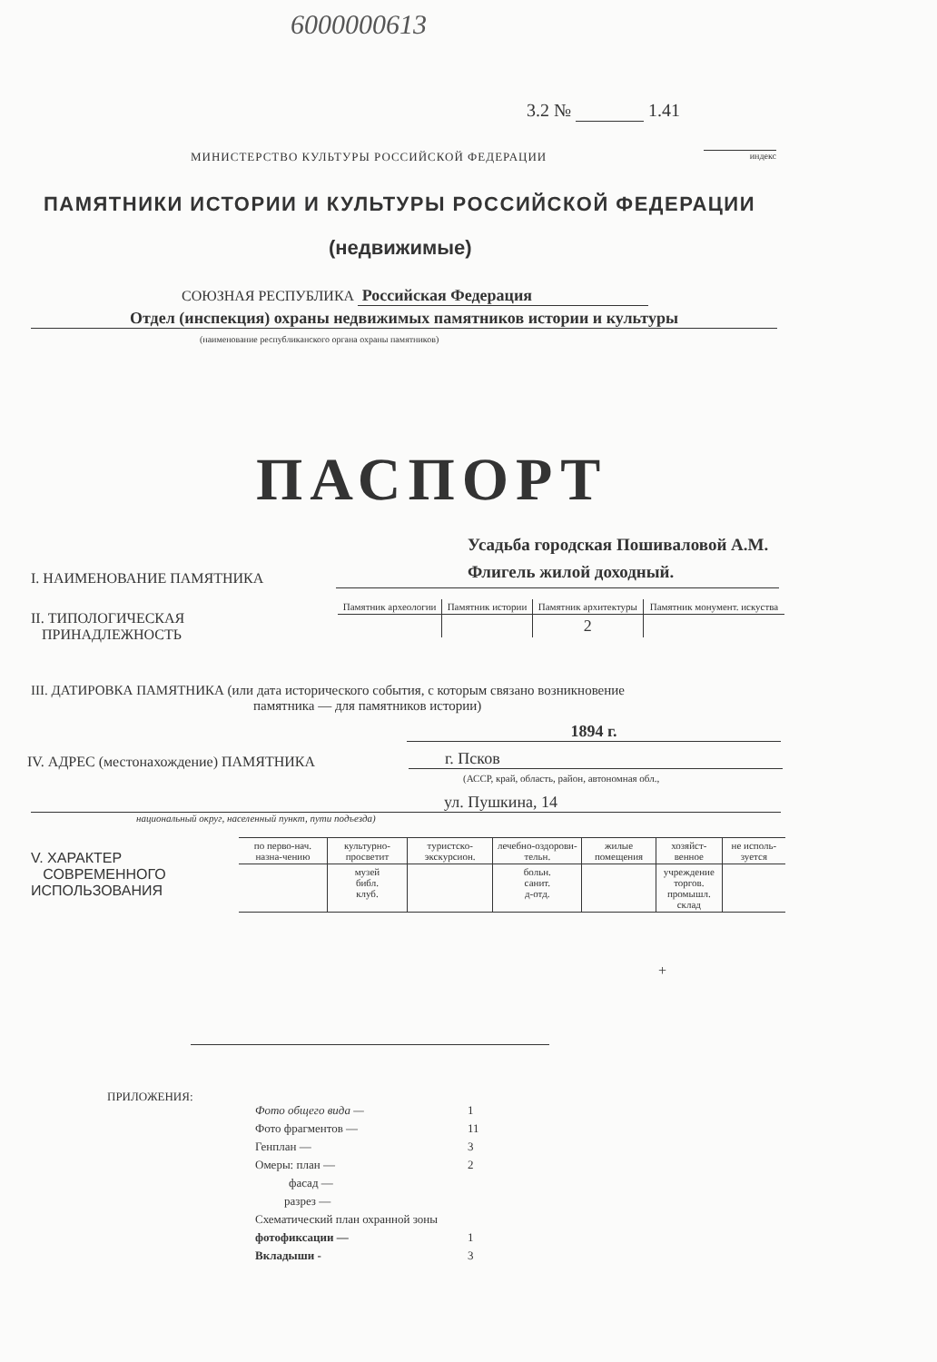6000000613
3.2 № 1.41
МИНИСТЕРСТВО КУЛЬТУРЫ РОССИЙСКОЙ ФЕДЕРАЦИИ
индекс
ПАМЯТНИКИ ИСТОРИИ И КУЛЬТУРЫ РОССИЙСКОЙ ФЕДЕРАЦИИ
(недвижимые)
СОЮЗНАЯ РЕСПУБЛИКА Российская Федерация
Отдел (инспекция) охраны недвижимых памятников истории и культуры
(наименование республиканского органа охраны памятников)
ПАСПОРТ
Усадьба городская Пошиваловой А.М.
Флигель жилой доходный.
I. НАИМЕНОВАНИЕ ПАМЯТНИКА
II. ТИПОЛОГИЧЕСКАЯ
ПРИНАДЛЕЖНОСТЬ
| Памятник археологии | Памятник истории | Памятник архитектуры | Памятник монумент. искуства |
| | | 2 | |
III. ДАТИРОВКА ПАМЯТНИКА (или дата исторического события, с которым связано возникновение
памятника — для памятников истории)
1894 г.
IV. АДРЕС (местонахождение) ПАМЯТНИКА
г. Псков
(АССР, край, область, район, автономная обл.,
ул. Пушкина, 14
национальный округ, населенный пункт, пути подъезда)
V. ХАРАКТЕР
СОВРЕМЕННОГО
ИСПОЛЬЗОВАНИЯ
| по перво-нач. назна-чению | культурно-просветит | туристско-экскурсион. | лечебно-оздорови-тельн. | жилые помещения | хозяйст-венное | не исполь-зуется |
| | музей библ. клуб. | | больн. санит. д-отд. | | учреждение торгов. промышл. склад | |
+
ПРИЛОЖЕНИЯ:
| Фото общего вида — | 1 |
| Фото фрагментов — | 11 |
| Генплан — | 3 |
| Омеры: план — | 2 |
| фасад — | |
| разрез — | |
| Схематический план охранной зоны | |
| фотофиксации — | 1 |
| Вкладыши - | 3 |